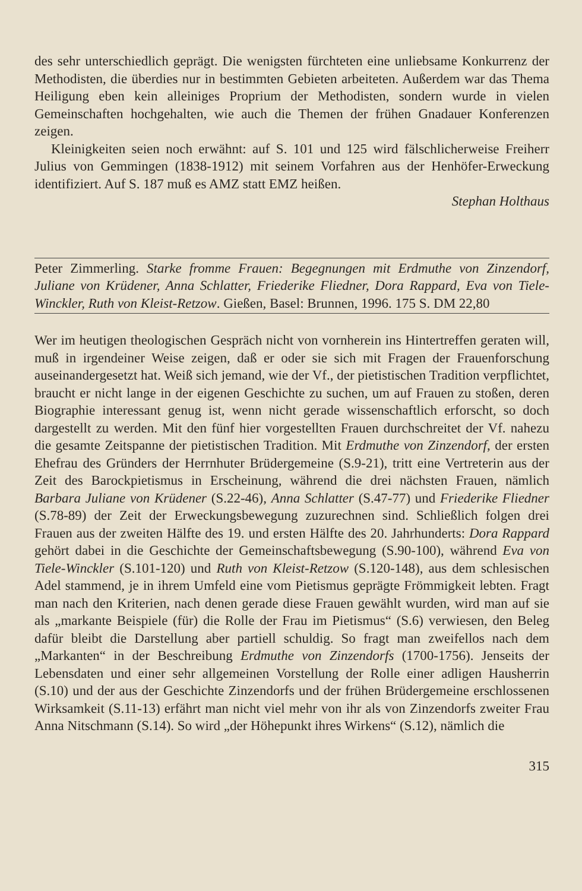des sehr unterschiedlich geprägt. Die wenigsten fürchteten eine unliebsame Konkurrenz der Methodisten, die überdies nur in bestimmten Gebieten arbeiteten. Außerdem war das Thema Heiligung eben kein alleiniges Proprium der Methodisten, sondern wurde in vielen Gemeinschaften hochgehalten, wie auch die Themen der frühen Gnadauer Konferenzen zeigen.
Kleinigkeiten seien noch erwähnt: auf S. 101 und 125 wird fälschlicherweise Freiherr Julius von Gemmingen (1838-1912) mit seinem Vorfahren aus der Henhöfer-Erweckung identifiziert. Auf S. 187 muß es AMZ statt EMZ heißen.
Stephan Holthaus
Peter Zimmerling. Starke fromme Frauen: Begegnungen mit Erdmuthe von Zinzendorf, Juliane von Krüdener, Anna Schlatter, Friederike Fliedner, Dora Rappard, Eva von Tiele-Winckler, Ruth von Kleist-Retzow. Gießen, Basel: Brunnen, 1996. 175 S. DM 22,80
Wer im heutigen theologischen Gespräch nicht von vornherein ins Hintertreffen geraten will, muß in irgendeiner Weise zeigen, daß er oder sie sich mit Fragen der Frauenforschung auseinandergesetzt hat. Weiß sich jemand, wie der Vf., der pietistischen Tradition verpflichtet, braucht er nicht lange in der eigenen Geschichte zu suchen, um auf Frauen zu stoßen, deren Biographie interessant genug ist, wenn nicht gerade wissenschaftlich erforscht, so doch dargestellt zu werden. Mit den fünf hier vorgestellten Frauen durchschreitet der Vf. nahezu die gesamte Zeitspanne der pietistischen Tradition. Mit Erdmuthe von Zinzendorf, der ersten Ehefrau des Gründers der Herrnhuter Brüdergemeine (S.9-21), tritt eine Vertreterin aus der Zeit des Barockpietismus in Erscheinung, während die drei nächsten Frauen, nämlich Barbara Juliane von Krüdener (S.22-46), Anna Schlatter (S.47-77) und Friederike Fliedner (S.78-89) der Zeit der Erweckungsbewegung zuzurechnen sind. Schließlich folgen drei Frauen aus der zweiten Hälfte des 19. und ersten Hälfte des 20. Jahrhunderts: Dora Rappard gehört dabei in die Geschichte der Gemeinschaftsbewegung (S.90-100), während Eva von Tiele-Winckler (S.101-120) und Ruth von Kleist-Retzow (S.120-148), aus dem schlesischen Adel stammend, je in ihrem Umfeld eine vom Pietismus geprägte Frömmigkeit lebten. Fragt man nach den Kriterien, nach denen gerade diese Frauen gewählt wurden, wird man auf sie als „markante Beispiele (für) die Rolle der Frau im Pietismus“ (S.6) verwiesen, den Beleg dafür bleibt die Darstellung aber partiell schuldig. So fragt man zweifellos nach dem „Markanten“ in der Beschreibung Erdmuthe von Zinzendorfs (1700-1756). Jenseits der Lebensdaten und einer sehr allgemeinen Vorstellung der Rolle einer adligen Hausherrin (S.10) und der aus der Geschichte Zinzendorfs und der frühen Brüdergemeine erschlossenen Wirksamkeit (S.11-13) erfährt man nicht viel mehr von ihr als von Zinzendorfs zweiter Frau Anna Nitschmann (S.14). So wird „der Höhepunkt ihres Wirkens“ (S.12), nämlich die
315